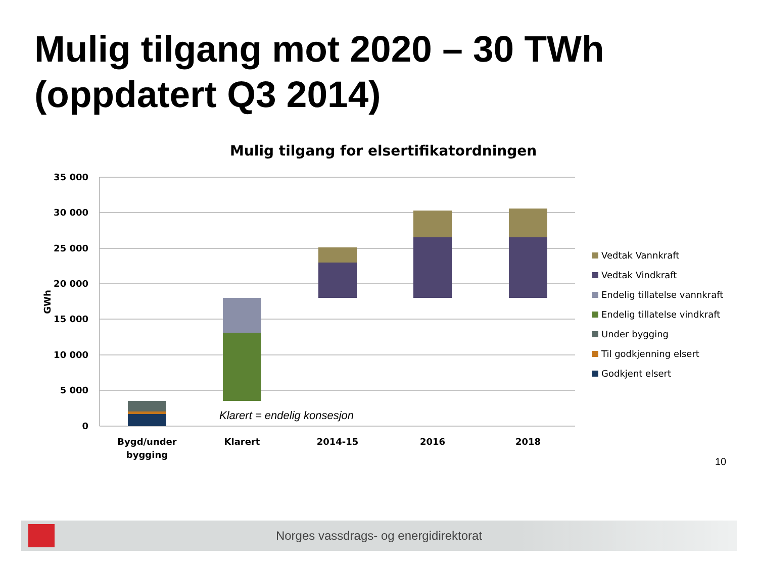Mulig tilgang mot 2020 – 30 TWh
(oppdatert Q3 2014)
Mulig tilgang for elsertifikatordningen
35 000
30 000
25 000
20 000
15 000
10 000
5 000
0
GWh
Klarert = endelig konsesjon
Bygd/under
bygging
Klarert
2014-15
2016
2018
Vedtak Vannkraft
Vedtak Vindkraft
Endelig tillatelse vannkraft
Endelig tillatelse vindkraft
Under bygging
Til godkjenning elsert
Godkjent elsert
10
Norges vassdrags- og energidirektorat